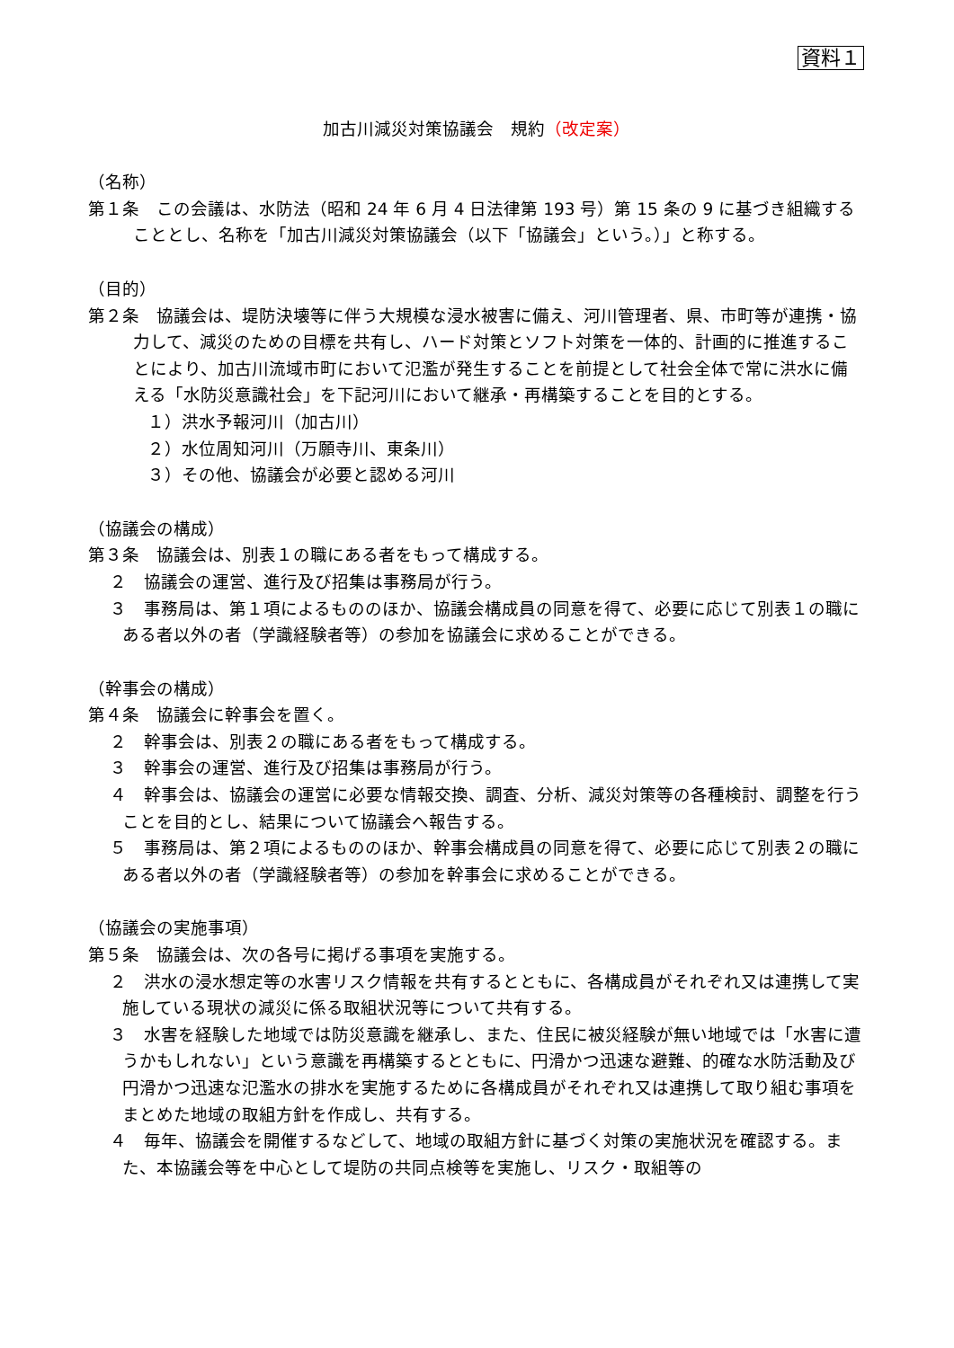資料１
加古川減災対策協議会　規約（改定案）
（名称）
第１条　この会議は、水防法（昭和 24 年 6 月 4 日法律第 193 号）第 15 条の 9 に基づき組織することとし、名称を「加古川減災対策協議会（以下「協議会」という。）」と称する。
（目的）
第２条　協議会は、堤防決壊等に伴う大規模な浸水被害に備え、河川管理者、県、市町等が連携・協力して、減災のための目標を共有し、ハード対策とソフト対策を一体的、計画的に推進することにより、加古川流域市町において氾濫が発生することを前提として社会全体で常に洪水に備える「水防災意識社会」を下記河川において継承・再構築することを目的とする。
１）洪水予報河川（加古川）
２）水位周知河川（万願寺川、東条川）
３）その他、協議会が必要と認める河川
（協議会の構成）
第３条　協議会は、別表１の職にある者をもって構成する。
２　協議会の運営、進行及び招集は事務局が行う。
３　事務局は、第１項によるもののほか、協議会構成員の同意を得て、必要に応じて別表１の職にある者以外の者（学識経験者等）の参加を協議会に求めることができる。
（幹事会の構成）
第４条　協議会に幹事会を置く。
２　幹事会は、別表２の職にある者をもって構成する。
３　幹事会の運営、進行及び招集は事務局が行う。
４　幹事会は、協議会の運営に必要な情報交換、調査、分析、減災対策等の各種検討、調整を行うことを目的とし、結果について協議会へ報告する。
５　事務局は、第２項によるもののほか、幹事会構成員の同意を得て、必要に応じて別表２の職にある者以外の者（学識経験者等）の参加を幹事会に求めることができる。
（協議会の実施事項）
第５条　協議会は、次の各号に掲げる事項を実施する。
２　洪水の浸水想定等の水害リスク情報を共有するとともに、各構成員がそれぞれ又は連携して実施している現状の減災に係る取組状況等について共有する。
３　水害を経験した地域では防災意識を継承し、また、住民に被災経験が無い地域では「水害に遭うかもしれない」という意識を再構築するとともに、円滑かつ迅速な避難、的確な水防活動及び円滑かつ迅速な氾濫水の排水を実施するために各構成員がそれぞれ又は連携して取り組む事項をまとめた地域の取組方針を作成し、共有する。
４　毎年、協議会を開催するなどして、地域の取組方針に基づく対策の実施状況を確認する。また、本協議会等を中心として堤防の共同点検等を実施し、リスク・取組等の